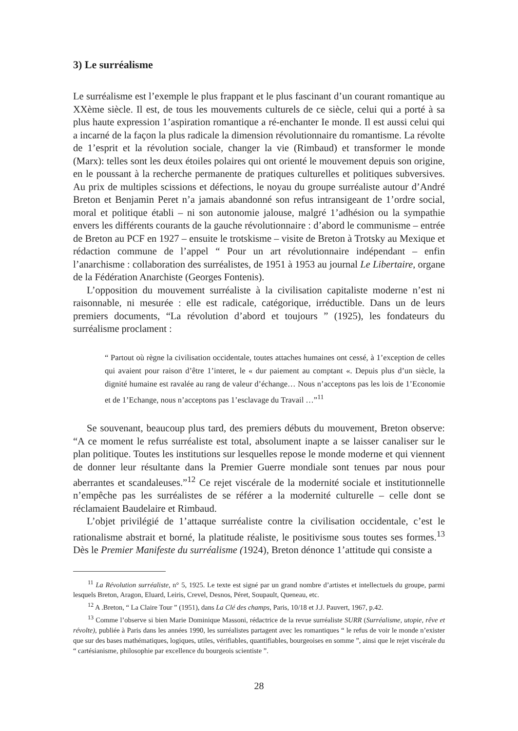3) Le surréalisme
Le surréalisme est l’exemple le plus frappant et le plus fascinant d’un courant romantique au XXème siècle. Il est, de tous les mouvements culturels de ce siècle, celui qui a porté à sa plus haute expression 1’aspiration romantique a ré-enchanter Ie monde. Il est aussi celui qui a incarné de la façon la plus radicale la dimension révolutionnaire du romantisme. La révolte de 1’esprit et la révolution sociale, changer la vie (Rimbaud) et transformer le monde (Marx): telles sont les deux étoiles polaires qui ont orienté le mouvement depuis son origine, en le poussant à la recherche permanente de pratiques culturelles et politiques subversives. Au prix de multiples scissions et défections, le noyau du groupe surréaliste autour d’André Breton et Benjamin Peret n’a jamais abandonné son refus intransigeant de 1’ordre social, moral et politique établi – ni son autonomie jalouse, malgré 1’adhésion ou la sympathie envers les différents courants de la gauche révolutionnaire : d’abord le communisme – entrée de Breton au PCF en 1927 – ensuite le trotskisme – visite de Breton à Trotsky au Mexique et rédaction commune de l’appel “ Pour un art révolutionnaire indépendant – enfin l’anarchisme : collaboration des surréalistes, de 1951 à 1953 au journal Le Libertaire, organe de la Fédération Anarchiste (Georges Fontenis).
L’opposition du mouvement surréaliste à la civilisation capitaliste moderne n’est ni raisonnable, ni mesurée : elle est radicale, catégorique, irréductible. Dans un de leurs premiers documents, “La révolution d’abord et toujours ” (1925), les fondateurs du surréalisme proclament :
“ Partout où règne la civilisation occidentale, toutes attaches humaines ont cessé, à 1’exception de celles qui avaient pour raison d’être 1’interet, le « dur paiement au comptant «. Depuis plus d’un siècle, la dignité humaine est ravalée au rang de valeur d’échange… Nous n’acceptons pas les lois de 1’Economie et de 1’Echange, nous n’acceptons pas 1’esclavage du Travail …”<sup>11</sup>
Se souvenant, beaucoup plus tard, des premiers débuts du mouvement, Breton observe: “A ce moment le refus surréaliste est total, absolument inapte a se laisser canaliser sur le plan politique. Toutes les institutions sur lesquelles repose le monde moderne et qui viennent de donner leur résultante dans la Premier Guerre mondiale sont tenues par nous pour aberrantes et scandaleuses.”<sup>12</sup> Ce rejet viscérale de la modernité sociale et institutionnelle n’empêche pas les surréalistes de se référer a la modernité culturelle – celle dont se réclamaient Baudelaire et Rimbaud.
L’objet privilégié de 1’attaque surréaliste contre la civilisation occidentale, c’est le rationalisme abstrait et borné, la platitude réaliste, le positivisme sous toutes ses formes.<sup>13</sup> Dès le Premier Manifeste du surréalisme (1924), Breton dénonce 1’attitude qui consiste a
<sup>11</sup> La Révolution surréaliste, n° 5, 1925. Le texte est signé par un grand nombre d’artistes et intellectuels du groupe, parmi lesquels Breton, Aragon, Eluard, Leiris, Crevel, Desnos, Péret, Soupault, Queneau, etc.
<sup>12</sup> A .Breton, “ La Claire Tour ” (1951), dans La Clé des champs, Paris, 10/18 et J.J. Pauvert, 1967, p.42.
<sup>13</sup> Comme l’observe si bien Marie Dominique Massoni, rédactrice de la revue surréaliste SURR (Surréalisme, utopie, rêve et révolte), publiée à Paris dans les années 1990, les surréalistes partagent avec les romantiques “ le refus de voir le monde n’exister que sur des bases mathématiques, logiques, utiles, vérifiables, quantifiables, bourgeoises en somme ”, ainsi que le rejet viscérale du “ cartésianisme, philosophie par excellence du bourgeois scientiste ”.
28